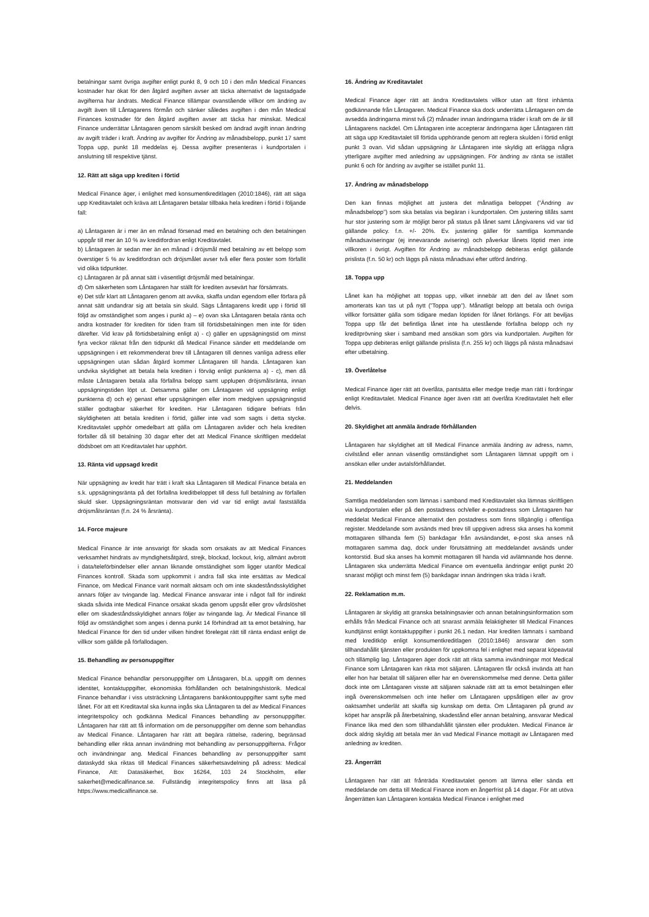betalningar samt övriga avgifter enligt punkt 8, 9 och 10 i den mån Medical Finances kostnader har ökat för den åtgärd avgiften avser att täcka alternativt de lagstadgade avgifterna har ändrats. Medical Finance tillämpar ovanstående villkor om ändring av avgift även till Låntagarens förmån och sänker således avgiften i den mån Medical Finances kostnader för den åtgärd avgiften avser att täcka har minskat. Medical Finance underrättar Låntagaren genom särskilt besked om ändrad avgift innan ändring av avgift träder i kraft. Ändring av avgifter för Ändring av månadsbelopp, punkt 17 samt Toppa upp, punkt 18 meddelas ej. Dessa avgifter presenteras i kundportalen i anslutning till respektive tjänst.
12. Rätt att säga upp krediten i förtid
Medical Finance äger, i enlighet med konsumentkreditlagen (2010:1846), rätt att säga upp Kreditavtalet och kräva att Låntagaren betalar tillbaka hela krediten i förtid i följande fall:
a) Låntagaren är i mer än en månad försenad med en betalning och den betalningen uppgår till mer än 10 % av kreditfordran enligt Kreditavtalet.
b) Låntagaren är sedan mer än en månad i dröjsmål med betalning av ett belopp som överstiger 5 % av kreditfordran och dröjsmålet avser två eller flera poster som förfallit vid olika tidpunkter.
c) Låntagaren är på annat sätt i väsentligt dröjsmål med betalningar.
d) Om säkerheten som Låntagaren har ställt för krediten avsevärt har försämrats.
e) Det står klart att Låntagaren genom att avvika, skaffa undan egendom eller förfara på annat sätt undandrar sig att betala sin skuld. Sägs Låntagarens kredit upp i förtid till följd av omständighet som anges i punkt a) – e) ovan ska Låntagaren betala ränta och andra kostnader för krediten för tiden fram till förtidsbetalningen men inte för tiden därefter. Vid krav på förtidsbetalning enligt a) - c) gäller en uppsägningstid om minst fyra veckor räknat från den tidpunkt då Medical Finance sänder ett meddelande om uppsägningen i ett rekommenderat brev till Låntagaren till dennes vanliga adress eller uppsägningen utan sådan åtgärd kommer Låntagaren till handa. Låntagaren kan undvika skyldighet att betala hela krediten i förväg enligt punkterna a) - c), men då måste Låntagaren betala alla förfallna belopp samt upplupen dröjsmålsränta, innan uppsägningstiden löpt ut. Detsamma gäller om Låntagaren vid uppsägning enligt punkterna d) och e) genast efter uppsägningen eller inom medgiven uppsägningstid ställer godtagbar säkerhet för krediten. Har Låntagaren tidigare befriats från skyldigheten att betala krediten i förtid, gäller inte vad som sagts i detta stycke. Kreditavtalet upphör omedelbart att gälla om Låntagaren avlider och hela krediten förfaller då till betalning 30 dagar efter det att Medical Finance skriftligen meddelat dödsboet om att Kreditavtalet har upphört.
13. Ränta vid uppsagd kredit
När uppsägning av kredit har trätt i kraft ska Låntagaren till Medical Finance betala en s.k. uppsägningsränta på det förfallna kreditbeloppet till dess full betalning av förfallen skuld sker. Uppsägningsräntan motsvarar den vid var tid enligt avtal fastställda dröjsmålsräntan (f.n. 24 % årsränta).
14. Force majeure
Medical Finance är inte ansvarigt för skada som orsakats av att Medical Finances verksamhet hindrats av myndighetsåtgärd, strejk, blockad, lockout, krig, allmänt avbrott i data/teleförbindelser eller annan liknande omständighet som ligger utanför Medical Finances kontroll. Skada som uppkommit i andra fall ska inte ersättas av Medical Finance, om Medical Finance varit normalt aktsam och om inte skadeståndsskyldighet annars följer av tvingande lag. Medical Finance ansvarar inte i något fall för indirekt skada såvida inte Medical Finance orsakat skada genom uppsåt eller grov vårdslöshet eller om skadeståndsskyldighet annars följer av tvingande lag. Är Medical Finance till följd av omständighet som anges i denna punkt 14 förhindrad att ta emot betalning, har Medical Finance för den tid under vilken hindret förelegat rätt till ränta endast enligt de villkor som gällde på förfallodagen.
15. Behandling av personuppgifter
Medical Finance behandlar personuppgifter om Låntagaren, bl.a. uppgift om dennes identitet, kontaktuppgifter, ekonomiska förhållanden och betalningshistorik. Medical Finance behandlar i viss utsträckning Låntagarens bankkontouppgifter samt syfte med lånet. För att ett Kreditavtal ska kunna ingås ska Låntagaren ta del av Medical Finances integritetspolicy och godkänna Medical Finances behandling av personuppgifter. Låntagaren har rätt att få information om de personuppgifter om denne som behandlas av Medical Finance. Låntagaren har rätt att begära rättelse, radering, begränsad behandling eller rikta annan invändning mot behandling av personuppgifterna. Frågor och invändningar ang. Medical Finances behandling av personuppgifter samt dataskydd ska riktas till Medical Finances säkerhetsavdelning på adress: Medical Finance, Att: Datasäkerhet, Box 16264, 103 24 Stockholm, eller sakerhet@medicalfinance.se. Fullständig integritetspolicy finns att läsa på https://www.medicalfinance.se.
16. Ändring av Kreditavtalet
Medical Finance äger rätt att ändra Kreditavtalets villkor utan att först inhämta godkännande från Låntagaren. Medical Finance ska dock underrätta Låntagaren om de avsedda ändringarna minst två (2) månader innan ändringarna träder i kraft om de är till Låntagarens nackdel. Om Låntagaren inte accepterar ändringarna äger Låntagaren rätt att säga upp Kreditavtalet till förtida upphörande genom att reglera skulden i förtid enligt punkt 3 ovan. Vid sådan uppsägning är Låntagaren inte skyldig att erlägga några ytterligare avgifter med anledning av uppsägningen. För ändring av ränta se istället punkt 6 och för ändring av avgifter se istället punkt 11.
17. Ändring av månadsbelopp
Den kan finnas möjlighet att justera det månatliga beloppet (”Ändring av månadsbelopp”) som ska betalas via begäran i kundportalen. Om justering tillåts samt hur stor justering som är möjligt beror på status på lånet samt Långivarens vid var tid gällande policy. f.n. +/- 20%. Ev. justering gäller för samtliga kommande månadsaviseringar (ej innevarande avisering) och påverkar lånets löptid men inte villkoren i övrigt. Avgiften för Ändring av månadsbelopp debiteras enligt gällande prislista (f.n. 50 kr) och läggs på nästa månadsavi efter utförd ändring.
18. Toppa upp
Lånet kan ha möjlighet att toppas upp, vilket innebär att den del av lånet som amorterats kan tas ut på nytt (”Toppa upp”). Månatligt belopp att betala och övriga villkor fortsätter gälla som tidigare medan löptiden för lånet förlängs. För att beviljas Toppa upp får det befintliga lånet inte ha utestående förfallna belopp och ny kreditprövning sker i samband med ansökan som görs via kundportalen. Avgiften för Toppa upp debiteras enligt gällande prislista (f.n. 255 kr) och läggs på nästa månadsavi efter utbetalning.
19. Överlåtelse
Medical Finance äger rätt att överlåta, pantsätta eller medge tredje man rätt i fordringar enligt Kreditavtalet. Medical Finance äger även rätt att överlåta Kreditavtalet helt eller delvis.
20. Skyldighet att anmäla ändrade förhållanden
Låntagaren har skyldighet att till Medical Finance anmäla ändring av adress, namn, civilstånd eller annan väsentlig omständighet som Låntagaren lämnat uppgift om i ansökan eller under avtalsförhållandet.
21. Meddelanden
Samtliga meddelanden som lämnas i samband med Kreditavtalet ska lämnas skriftligen via kundportalen eller på den postadress och/eller e-postadress som Låntagaren har meddelat Medical Finance alternativt den postadress som finns tillgänglig i offentliga register. Meddelande som avsänds med brev till uppgiven adress ska anses ha kommit mottagaren tillhanda fem (5) bankdagar från avsändandet, e-post ska anses nå mottagaren samma dag, dock under förutsättning att meddelandet avsänds under kontorstid. Bud ska anses ha kommit mottagaren till handa vid avlämnande hos denne. Låntagaren ska underrätta Medical Finance om eventuella ändringar enligt punkt 20 snarast möjligt och minst fem (5) bankdagar innan ändringen ska träda i kraft.
22. Reklamation m.m.
Låntagaren är skyldig att granska betalningsavier och annan betalningsinformation som erhålls från Medical Finance och att snarast anmäla felaktigheter till Medical Finances kundtjänst enligt kontaktuppgifter i punkt 26.1 nedan. Har krediten lämnats i samband med kreditköp enligt konsumentkreditlagen (2010:1846) ansvarar den som tillhandahållit tjänsten eller produkten för uppkomna fel i enlighet med separat köpeavtal och tillämplig lag. Låntagaren äger dock rätt att rikta samma invändningar mot Medical Finance som Låntagaren kan rikta mot säljaren. Låntagaren får också invända att han eller hon har betalat till säljaren eller har en överenskommelse med denne. Detta gäller dock inte om Låntagaren visste att säljaren saknade rätt att ta emot betalningen eller ingå överenskommelsen och inte heller om Låntagaren uppsåtligen eller av grov oaktsamhet underlät att skaffa sig kunskap om detta. Om Låntagaren på grund av köpet har anspråk på återbetalning, skadestånd eller annan betalning, ansvarar Medical Finance lika med den som tillhandahållit tjänsten eller produkten. Medical Finance är dock aldrig skyldig att betala mer än vad Medical Finance mottagit av Låntagaren med anledning av krediten.
23. Ångerrätt
Låntagaren har rätt att frånträda Kreditavtalet genom att lämna eller sända ett meddelande om detta till Medical Finance inom en ångerfrist på 14 dagar. För att utöva ångerrätten kan Låntagaren kontakta Medical Finance i enlighet med